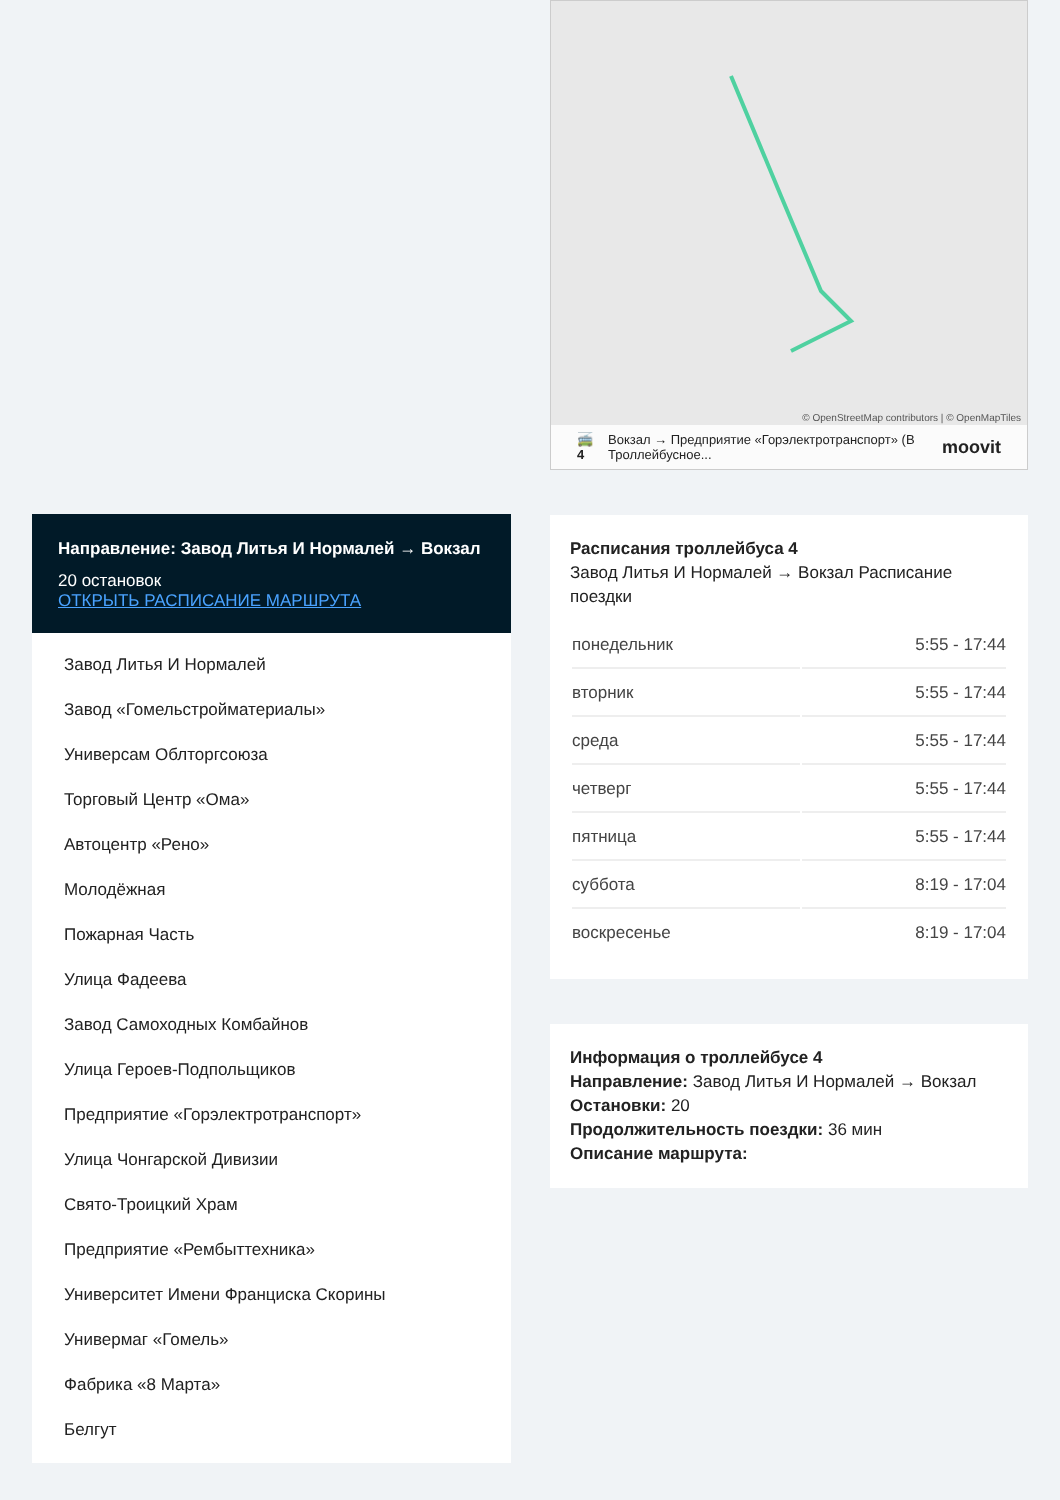Направление: Завод Литья И Нормалей → Вокзал
20 остановок
ОТКРЫТЬ РАСПИСАНИЕ МАРШРУТА
Завод Литья И Нормалей
Завод «Гомельстройматериалы»
Универсам Облторгсоюза
Торговый Центр «Ома»
Автоцентр «Рено»
Молодёжная
Пожарная Часть
Улица Фадеева
Завод Самоходных Комбайнов
Улица Героев-Подпольщиков
Предприятие «Горэлектротранспорт»
Улица Чонгарской Дивизии
Свято-Троицкий Храм
Предприятие «Рембыттехника»
Университет Имени Франциска Скорины
Универмаг «Гомель»
Фабрика «8 Марта»
Белгут
© OpenStreetMap contributors | © OpenMapTiles
🚎 4 Вокзал → Предприятие «Горэлектротранспорт» (В Троллейбусное... moovit
Расписания троллейбуса 4
Завод Литья И Нормалей → Вокзал Расписание поездки
| понедельник | 5:55 - 17:44 |
| вторник | 5:55 - 17:44 |
| среда | 5:55 - 17:44 |
| четверг | 5:55 - 17:44 |
| пятница | 5:55 - 17:44 |
| суббота | 8:19 - 17:04 |
| воскресенье | 8:19 - 17:04 |
Информация о троллейбусе 4
Направление: Завод Литья И Нормалей → Вокзал
Остановки: 20
Продолжительность поездки: 36 мин
Описание маршрута: